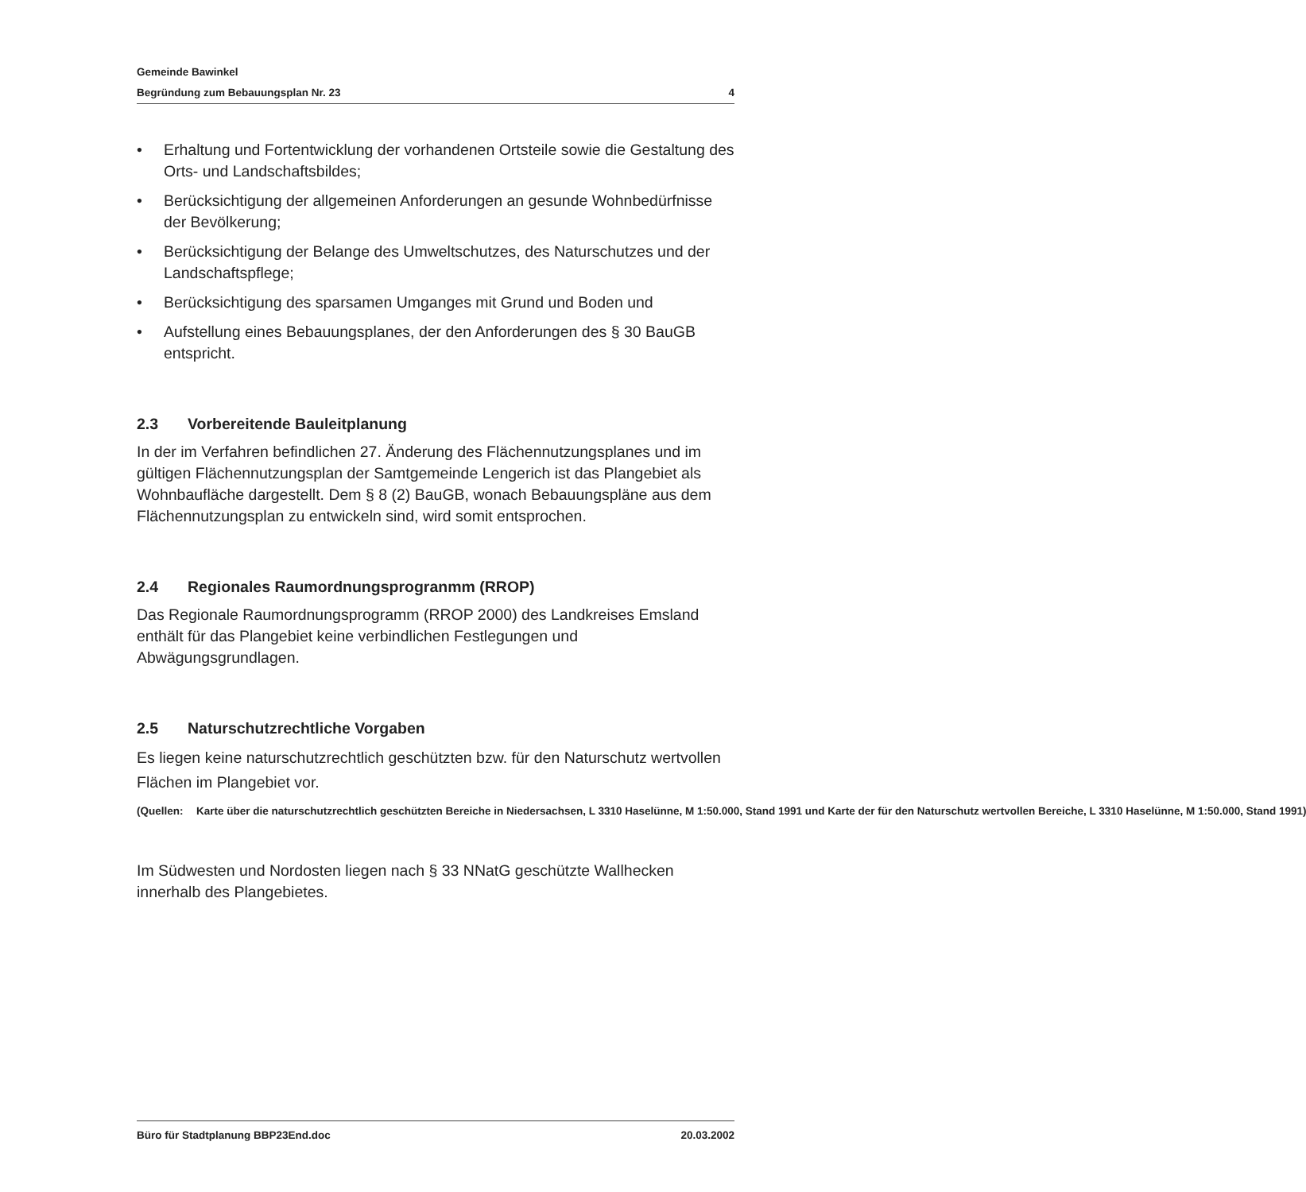Gemeinde Bawinkel
Begründung zum Bebauungsplan Nr. 23 4
• Erhaltung und Fortentwicklung der vorhandenen Ortsteile sowie die Gestaltung des Orts- und Landschaftsbildes;
• Berücksichtigung der allgemeinen Anforderungen an gesunde Wohnbedürfnisse der Bevölkerung;
• Berücksichtigung der Belange des Umweltschutzes, des Naturschutzes und der Landschaftspflege;
• Berücksichtigung des sparsamen Umganges mit Grund und Boden und
• Aufstellung eines Bebauungsplanes, der den Anforderungen des § 30 BauGB entspricht.
2.3 Vorbereitende Bauleitplanung
In der im Verfahren befindlichen 27. Änderung des Flächennutzungsplanes und im gültigen Flächennutzungsplan der Samtgemeinde Lengerich ist das Plangebiet als Wohnbaufläche dargestellt. Dem § 8 (2) BauGB, wonach Bebauungspläne aus dem Flächennutzungsplan zu entwickeln sind, wird somit entsprochen.
2.4 Regionales Raumordnungsprogranmm (RROP)
Das Regionale Raumordnungsprogramm (RROP 2000) des Landkreises Emsland enthält für das Plangebiet keine verbindlichen Festlegungen und Abwägungsgrundlagen.
2.5 Naturschutzrechtliche Vorgaben
Es liegen keine naturschutzrechtlich geschützten bzw. für den Naturschutz wertvollen Flächen im Plangebiet vor.
(Quellen: Karte über die naturschutzrechtlich geschützten Bereiche in Niedersachsen, L 3310 Haselünne, M 1:50.000, Stand 1991 und Karte der für den Naturschutz wertvollen Bereiche, L 3310 Haselünne, M 1:50.000, Stand 1991)
Im Südwesten und Nordosten liegen nach § 33 NNatG geschützte Wallhecken innerhalb des Plangebietes.
Büro für Stadtplanung BBP23End.doc 20.03.2002